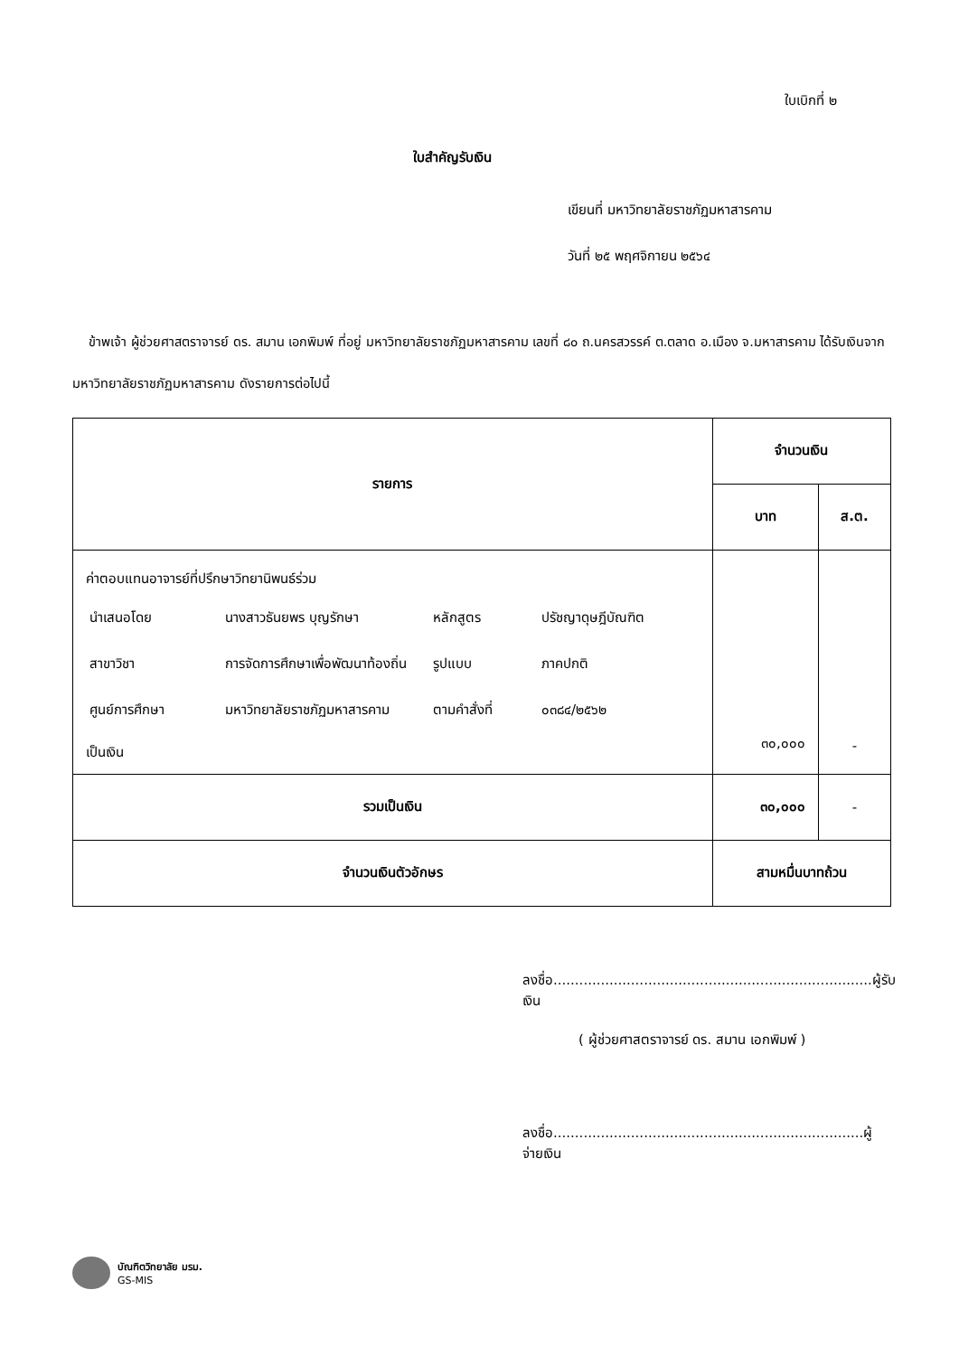ใบเบิกที่ ๒
ใบสำคัญรับเงิน
เขียนที่ มหาวิทยาลัยราชภัฏมหาสารคาม
วันที่ ๒๕ พฤศจิกายน ๒๕๖๔
ข้าพเจ้า ผู้ช่วยศาสตราจารย์ ดร. สมาน เอกพิมพ์ ที่อยู่ มหาวิทยาลัยราชภัฏมหาสารคาม เลขที่ ๘๐ ถ.นครสวรรค์ ต.ตลาด อ.เมือง จ.มหาสารคาม ได้รับเงินจากมหาวิทยาลัยราชภัฏมหาสารคาม ดังรายการต่อไปนี้
| รายการ | จำนวนเงิน | |
| --- | --- | --- |
| | บาท | ส.ต. |
| ค่าตอบแทนอาจารย์ที่ปรึกษาวิทยานิพนธ์ร่วม / นำเสนอโดย / นางสาวธันยพร บุญรักษา / หลักสูตร / ปรัชญาดุษฎีบัณฑิต / / สาขาวิชา / การจัดการศึกษาเพื่อพัฒนาท้องถิ่น / รูปแบบ / ภาคปกติ / / ศูนย์การศึกษา / มหาวิทยาลัยราชภัฏมหาสารคาม / ตามคำสั่งที่ / ๐๓๘๔/๒๕๖๒ / เป็นเงิน | ๓๐,๐๐๐ | - |
| รวมเป็นเงิน | ๓๐,๐๐๐ | - |
| จำนวนเงินตัวอักษร | สามหมื่นบาทถ้วน | |
ลงชื่อ..........................................................................ผู้รับเงิน
( ผู้ช่วยศาสตราจารย์ ดร. สมาน เอกพิมพ์ )
ลงชื่อ........................................................................ผู้จ่ายเงิน
บัณฑิตวิทยาลัย มรม.
GS-MIS